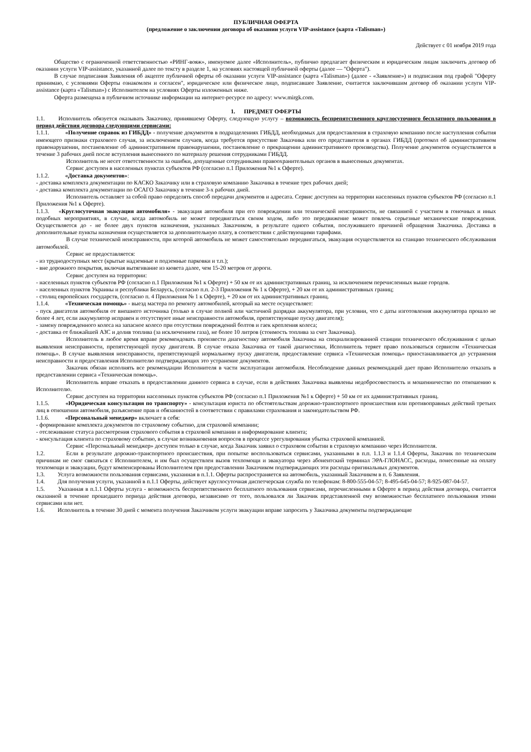ПУБЛИЧНАЯ ОФЕРТА
(предложение о заключении договора об оказании услуги VIP-assistance (карта «Talisman»)
Действует с 01 ноября 2019 года
Общество с ограниченной ответственностью «РИНГ-вояж», именуемое далее «Исполнитель», публично предлагает физическим и юридическим лицам заключить договор об оказании услуги VIP-assistance, указанной далее по тексту в разделе 1, на условиях настоящей публичной оферты (далее — "Оферта").
В случае подписания Заявления об акцепте публичной оферты об оказании услуги VIP-assistance (карта «Talisman») (далее - «Заявление») и подписания под графой "Оферту принимаю, с условиями Оферты ознакомлен и согласен", юридическое или физическое лицо, подписавшее Заявление, считается заключившим договор об оказании услуги VIP-assistance (карта «Talisman») с Исполнителем на условиях Оферты изложенных ниже.
Оферта размещена в публичном источнике информации на интернет-ресурсе по адресу: www.mirgk.com.
1. ПРЕДМЕТ ОФЕРТЫ
1.1. Исполнитель обязуется оказывать Заказчику, принявшему Оферту, следующую услугу – возможность беспрепятственного круглосуточного бесплатного пользования в период действия договора следующими сервисами:
1.1.1. «Получение справок из ГИБДД» - получение документов в подразделениях ГИБДД, необходимых для предоставления в страховую компанию после наступления события имеющего признаки страхового случая, за исключением случаев, когда требуется присутствие Заказчика или его представителя в органах ГИБДД (протокол об административном правонарушении, постановление об административном правонарушении, постановление о прекращении административного производства). Получение документов осуществляется в течение 3 рабочих дней после вступления вынесенного по материалу решения сотрудниками ГИБДД.
Исполнитель не несет ответственности за ошибки, допущенные сотрудниками правоохранительных органов в вынесенных документах.
Сервис доступен в населенных пунктах субъектов РФ (согласно п.1 Приложения №1 к Оферте).
1.1.2. «Доставка документов»:
- доставка комплекта документации по КАСКО Заказчику или в страховую компанию Заказчика в течение трех рабочих дней;
- доставка комплекта документации по ОСАГО Заказчику в течение 3-х рабочих дней.
Исполнитель оставляет за собой право определять способ передачи документов и адресата. Сервис доступен на территории населенных пунктов субъектов РФ (согласно п.1 Приложения №1 к Оферте).
1.1.3. «Круглосуточная эвакуация автомобиля» - эвакуация автомобиля при его повреждении или технической неисправности, не связанной с участием в гоночных и иных подобных мероприятиях, в случае, когда автомобиль не может передвигаться своим ходом, либо это передвижение может повлечь серьезные механические повреждения. Осуществляется до - не более двух пунктов назначения, указанных Заказчиком, в результате одного события, послужившего причиной обращения Заказчика. Доставка в дополнительные пункты назначения осуществляется за дополнительную плату, в соответствии с действующими тарифами.
В случае технической неисправности, при которой автомобиль не может самостоятельно передвигаться, эвакуация осуществляется на станцию технического обслуживания автомобилей.
Сервис не предоставляется:
- из труднодоступных мест (крытые надземные и подземные парковки и т.п.);
- вне дорожного покрытия, включая вытягивание из кювета далее, чем 15-20 метров от дороги.
Сервис доступен на территории:
- населенных пунктов субъектов РФ (согласно п.1 Приложения №1 к Оферте) + 50 км от их административных границ, за исключением перечисленных выше городов.
- населенных пунктов Украины и республики Беларусь, (согласно п.п. 2-3 Приложения № 1 к Оферте), + 20 км от их административных границ;
- столиц европейских государств, (согласно п. 4 Приложения № 1 к Оферте), + 20 км от их административных границ.
1.1.4. «Техническая помощь» - выезд мастера по ремонту автомобилей, который на месте осуществляет:
- пуск двигателя автомобиля от внешнего источника (только в случае полной или частичной разрядки аккумулятора, при условии, что с даты изготовления аккумулятора прошло не более 4 лет, если аккумулятор исправен и отсутствуют иные неисправности автомобиля, препятствующие пуску двигателя);
- замену поврежденного колеса на запасное колесо при отсутствии повреждений болтов и гаек крепления колеса;
- доставка от ближайшей АЗС и долив топлива (за исключением газа), не более 10 литров (стоимость топлива за счет Заказчика).
Исполнитель в любое время вправе рекомендовать произвести диагностику автомобиля Заказчика на специализированной станции технического обслуживания с целью выявления неисправности, препятствующей пуску двигателя. В случае отказа Заказчика от такой диагностики, Исполнитель теряет право пользоваться сервисом «Техническая помощь». В случае выявления неисправности, препятствующей нормальному пуску двигателя, предоставление сервиса «Техническая помощь» приостанавливается до устранения неисправности и предоставления Исполнителю подтверждающих это устранение документов.
Заказчик обязан исполнять все рекомендации Исполнителя в части эксплуатации автомобиля. Несоблюдение данных рекомендаций дает право Исполнителю отказать в предоставлении сервиса «Техническая помощь».
Исполнитель вправе отказать в предоставлении данного сервиса в случае, если в действиях Заказчика выявлены недобросовестность и мошенничество по отношению к Исполнителю.
Сервис доступен на территории населенных пунктов субъектов РФ (согласно п.1 Приложения №1 к Оферте) + 50 км от их административных границ.
1.1.5. «Юридическая консультация по транспорту» - консультация юриста по обстоятельствам дорожно-транспортного происшествия или противоправных действий третьих лиц в отношении автомобиля, разъяснение прав и обязанностей в соответствии с правилами страхования и законодательством РФ.
1.1.6. «Персональный менеджер» включает в себя:
- формирование комплекта документов по страховому событию, для страховой компании;
- отслеживание статуса рассмотрения страхового события в страховой компании и информирование клиента;
- консультация клиента по страховому событию, в случае возникновения вопросов в процессе урегулирования убытка страховой компанией.
Сервис «Персональный менеджер» доступен только в случае, когда Заказчик заявил о страховом событии в страховую компанию через Исполнителя.
1.2. Если в результате дорожно-транспортного происшествия, при попытке воспользоваться сервисами, указанными в п.п. 1.1.3 и 1.1.4 Оферты, Заказчик по техническим причинам не смог связаться с Исполнителем, и им был осуществлен вызов техпомощи и эвакуатора через абонентский терминал ЭРА-ГЛОНАСС, расходы, понесенные на оплату техпомощи и эвакуации, будут компенсированы Исполнителем при предоставлении Заказчиком подтверждающих эти расходы оригинальных документов.
1.3. Услуга возможности пользования сервисами, указанная в п.1.1. Оферты распространяется на автомобиль, указанный Заказчиком в п. 6 Заявления.
1.4. Для получения услуги, указанной в п.1.1 Оферты, действует круглосуточная диспетчерская служба по телефонам: 8-800-555-04-57; 8-495-645-04-57; 8-925-087-04-57.
1.5. Указанная в п.1.1 Оферты услуга - возможность беспрепятственного бесплатного пользования сервисами, перечисленными в Оферте в период действия договора, считается оказанной в течение прошедшего периода действия договора, независимо от того, пользовался ли Заказчик представленной ему возможностью бесплатного пользования этими сервисами или нет.
1.6. Исполнитель в течение 30 дней с момента получения Заказчиком услуги эвакуации вправе запросить у Заказчика документы подтверждающие